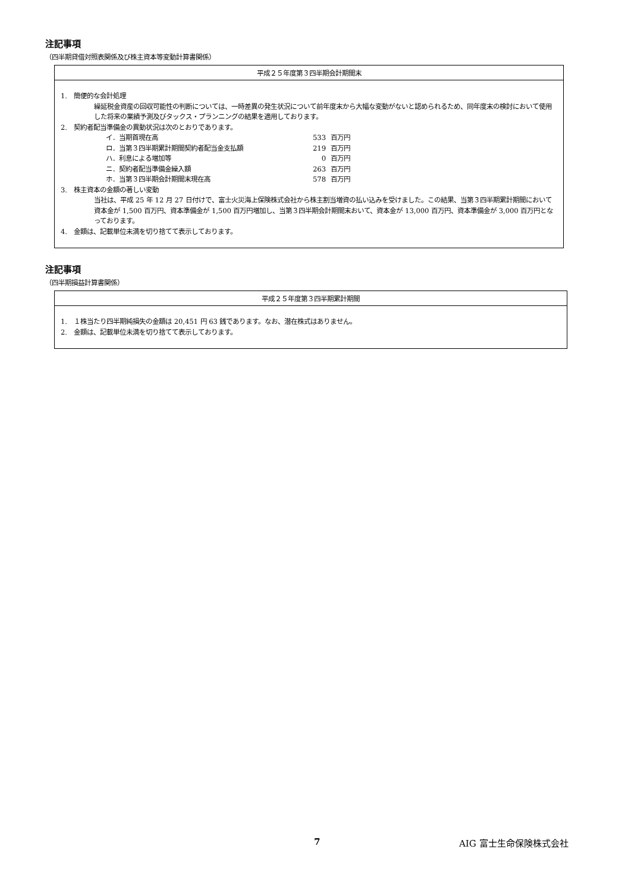注記事項
（四半期貸借対照表関係及び株主資本等変動計算書関係）
| 平成２５年度第３四半期会計期間末 |
| --- |
| 1. 簡便的な会計処理 繰延税金資産の回収可能性の判断については、一時差異の発生状況について前年度末から大幅な変動がないと認められるため、同年度末の検討において使用した将来の業績予測及びタックス・プランニングの結果を適用しております。 2. 契約者配当準備金の異動状況は次のとおりであります。 イ．当期首現在高 533 百万円 ロ．当第３四半期累計期間契約者配当金支払額 219 百万円 ハ．利息による増加等 0 百万円 ニ．契約者配当準備金繰入額 263 百万円 ホ．当第３四半期会計期間末現在高 578 百万円 3. 株主資本の金額の著しい変動 当社は、平成 25 年 12 月 27 日付けで、富士火災海上保険株式会社から株主割当増資の払い込みを受けました。この結果、当第３四半期累計期間において資本金が 1,500 百万円、資本準備金が 1,500 百万円増加し、当第３四半期会計期間末おいて、資本金が 13,000 百万円、資本準備金が 3,000 百万円となっております。 4. 金額は、記載単位未満を切り捨てて表示しております。 |
注記事項
（四半期損益計算書関係）
| 平成２５年度第３四半期累計期間 |
| --- |
| 1. １株当たり四半期純損失の金額は 20,451 円 63 銭であります。なお、潜在株式はありません。 2. 金額は、記載単位未満を切り捨てて表示しております。 |
7 AIG 富士生命保険株式会社